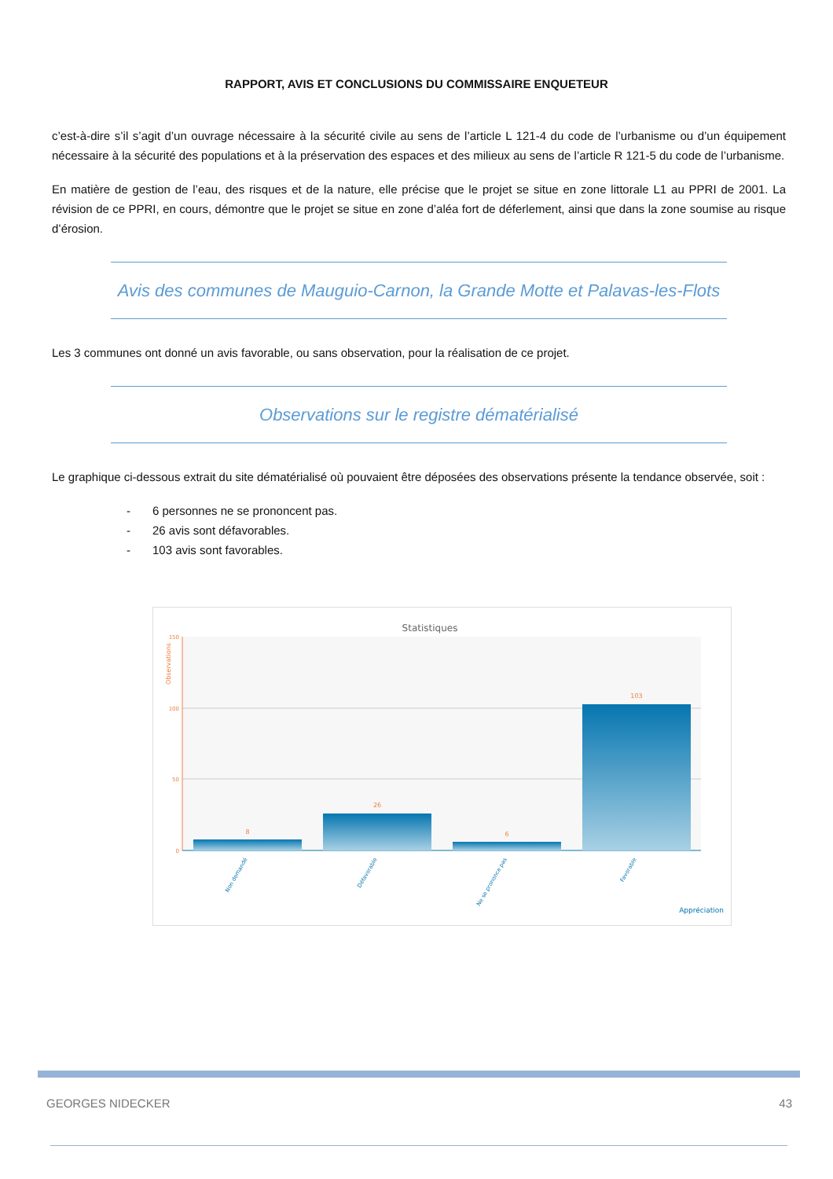RAPPORT, AVIS ET CONCLUSIONS DU COMMISSAIRE ENQUETEUR
c’est-à-dire s’il s’agit d’un ouvrage nécessaire à la sécurité civile au sens de l’article L 121-4 du code de l’urbanisme ou d’un équipement nécessaire à la sécurité des populations et à la préservation des espaces et des milieux au sens de l’article R 121-5 du code de l’urbanisme.
En matière de gestion de l’eau, des risques et de la nature, elle précise que le projet se situe en zone littorale L1 au PPRI de 2001. La révision de ce PPRI, en cours, démontre que le projet se situe en zone d’aléa fort de déferlement, ainsi que dans la zone soumise au risque d’érosion.
Avis des communes de Mauguio-Carnon, la Grande Motte et Palavas-les-Flots
Les 3 communes ont donné un avis favorable, ou sans observation, pour la réalisation de ce projet.
Observations sur le registre dématérialisé
Le graphique ci-dessous extrait du site dématérialisé où pouvaient être déposées des observations présente la tendance observée, soit :
- 6 personnes ne se prononcent pas.
- 26 avis sont défavorables.
- 103 avis sont favorables.
Statistiques
Observations
150
100
50
0
8
26
6
103
Non demandé
Défavorable
Ne se prononce pas
Favorable
Appréciation
GEORGES NIDECKER 43